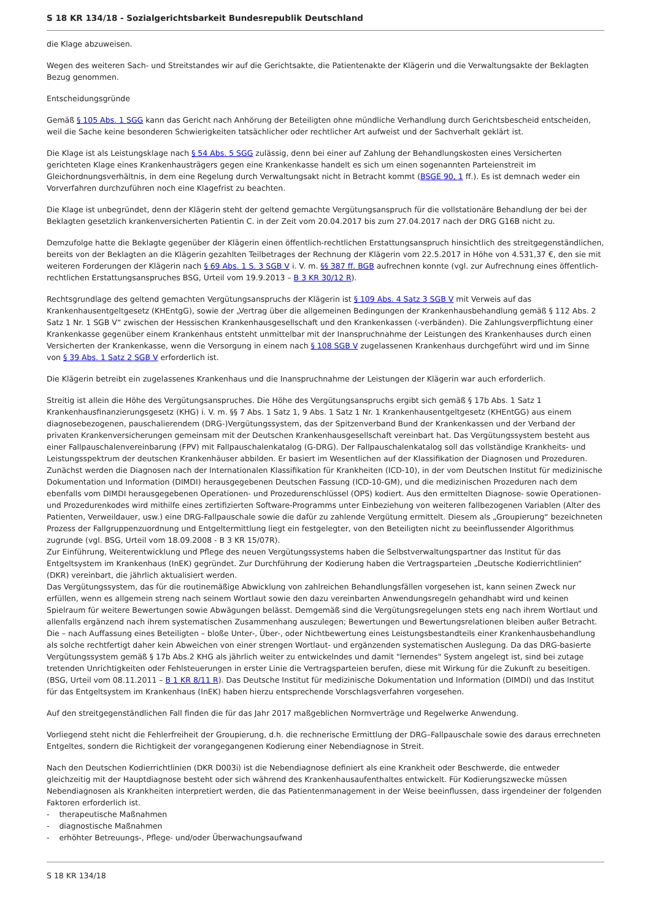S 18 KR 134/18 - Sozialgerichtsbarkeit Bundesrepublik Deutschland
die Klage abzuweisen.
Wegen des weiteren Sach- und Streitstandes wir auf die Gerichtsakte, die Patientenakte der Klägerin und die Verwaltungsakte der Beklagten Bezug genommen.
Entscheidungsgründe
Gemäß § 105 Abs. 1 SGG kann das Gericht nach Anhörung der Beteiligten ohne mündliche Verhandlung durch Gerichtsbescheid entscheiden, weil die Sache keine besonderen Schwierigkeiten tatsächlicher oder rechtlicher Art aufweist und der Sachverhalt geklärt ist.
Die Klage ist als Leistungsklage nach § 54 Abs. 5 SGG zulässig, denn bei einer auf Zahlung der Behandlungskosten eines Versicherten gerichteten Klage eines Krankenhausträgers gegen eine Krankenkasse handelt es sich um einen sogenannten Parteienstreit im Gleichordnungsverhältnis, in dem eine Regelung durch Verwaltungsakt nicht in Betracht kommt (BSGE 90, 1 ff.). Es ist demnach weder ein Vorverfahren durchzuführen noch eine Klagefrist zu beachten.
Die Klage ist unbegründet, denn der Klägerin steht der geltend gemachte Vergütungsanspruch für die vollstationäre Behandlung der bei der Beklagten gesetzlich krankenversicherten Patientin C. in der Zeit vom 20.04.2017 bis zum 27.04.2017 nach der DRG G16B nicht zu.
Demzufolge hatte die Beklagte gegenüber der Klägerin einen öffentlich-rechtlichen Erstattungsanspruch hinsichtlich des streitgegenständlichen, bereits von der Beklagten an die Klägerin gezahlten Teilbetrages der Rechnung der Klägerin vom 22.5.2017 in Höhe von 4.531,37 €, den sie mit weiteren Forderungen der Klägerin nach § 69 Abs. 1 S. 3 SGB V i. V. m. §§ 387 ff. BGB aufrechnen konnte (vgl. zur Aufrechnung eines öffentlich-rechtlichen Erstattungsanspruches BSG, Urteil vom 19.9.2013 – B 3 KR 30/12 R).
Rechtsgrundlage des geltend gemachten Vergütungsanspruchs der Klägerin ist § 109 Abs. 4 Satz 3 SGB V mit Verweis auf das Krankenhausentgeltgesetz (KHEntgG), sowie der „Vertrag über die allgemeinen Bedingungen der Krankenhausbehandlung gemäß § 112 Abs. 2 Satz 1 Nr. 1 SGB V“ zwischen der Hessischen Krankenhausgesellschaft und den Krankenkassen (-verbänden). Die Zahlungsverpflichtung einer Krankenkasse gegenüber einem Krankenhaus entsteht unmittelbar mit der Inanspruchnahme der Leistungen des Krankenhauses durch einen Versicherten der Krankenkasse, wenn die Versorgung in einem nach § 108 SGB V zugelassenen Krankenhaus durchgeführt wird und im Sinne von § 39 Abs. 1 Satz 2 SGB V erforderlich ist.
Die Klägerin betreibt ein zugelassenes Krankenhaus und die Inanspruchnahme der Leistungen der Klägerin war auch erforderlich.
Streitig ist allein die Höhe des Vergütungsanspruches. Die Höhe des Vergütungsanspruchs ergibt sich gemäß § 17b Abs. 1 Satz 1 Krankenhausfinanzierungsgesetz (KHG) i. V. m. §§ 7 Abs. 1 Satz 1, 9 Abs. 1 Satz 1 Nr. 1 Krankenhausentgeltgesetz (KHEntGG) aus einem diagnosebezogenen, pauschalierendem (DRG-)Vergütungssystem, das der Spitzenverband Bund der Krankenkassen und der Verband der privaten Krankenversicherungen gemeinsam mit der Deutschen Krankenhausgesellschaft vereinbart hat. Das Vergütungssystem besteht aus einer Fallpauschalenvereinbarung (FPV) mit Fallpauschalenkatalog (G-DRG). Der Fallpauschalenkatalog soll das vollständige Krankheits- und Leistungsspektrum der deutschen Krankenhäuser abbilden. Er basiert im Wesentlichen auf der Klassifikation der Diagnosen und Prozeduren. Zunächst werden die Diagnosen nach der Internationalen Klassifikation für Krankheiten (ICD-10), in der vom Deutschen Institut für medizinische Dokumentation und Information (DIMDI) herausgegebenen Deutschen Fassung (ICD-10-GM), und die medizinischen Prozeduren nach dem ebenfalls vom DIMDI herausgegebenen Operationen- und Prozedurenschlüssel (OPS) kodiert. Aus den ermittelten Diagnose- sowie Operationen- und Prozedurenkodes wird mithilfe eines zertifizierten Software-Programms unter Einbeziehung von weiteren fallbezogenen Variablen (Alter des Patienten, Verweildauer, usw.) eine DRG-Fallpauschale sowie die dafür zu zahlende Vergütung ermittelt. Diesem als „Groupierung“ bezeichneten Prozess der Fallgruppenzuordnung und Entgeltermittlung liegt ein festgelegter, von den Beteiligten nicht zu beeinflussender Algorithmus zugrunde (vgl. BSG, Urteil vom 18.09.2008 - B 3 KR 15/07R).
Zur Einführung, Weiterentwicklung und Pflege des neuen Vergütungssystems haben die Selbstverwaltungspartner das Institut für das Entgeltsystem im Krankenhaus (InEK) gegründet. Zur Durchführung der Kodierung haben die Vertragsparteien „Deutsche Kodierrichtlinien“ (DKR) vereinbart, die jährlich aktualisiert werden.
Das Vergütungssystem, das für die routinemäßige Abwicklung von zahlreichen Behandlungsfällen vorgesehen ist, kann seinen Zweck nur erfüllen, wenn es allgemein streng nach seinem Wortlaut sowie den dazu vereinbarten Anwendungsregeln gehandhabt wird und keinen Spielraum für weitere Bewertungen sowie Abwägungen belässt. Demgemäß sind die Vergütungsregelungen stets eng nach ihrem Wortlaut und allenfalls ergänzend nach ihrem systematischen Zusammenhang auszulegen; Bewertungen und Bewertungsrelationen bleiben außer Betracht. Die – nach Auffassung eines Beteiligten – bloße Unter-, Über-, oder Nichtbewertung eines Leistungsbestandteils einer Krankenhausbehandlung als solche rechtfertigt daher kein Abweichen von einer strengen Wortlaut- und ergänzenden systematischen Auslegung. Da das DRG-basierte Vergütungssystem gemäß § 17b Abs.2 KHG als jährlich weiter zu entwickelndes und damit "lernendes" System angelegt ist, sind bei zutage tretenden Unrichtigkeiten oder Fehlsteuerungen in erster Linie die Vertragsparteien berufen, diese mit Wirkung für die Zukunft zu beseitigen. (BSG, Urteil vom 08.11.2011 – B 1 KR 8/11 R). Das Deutsche Institut für medizinische Dokumentation und Information (DIMDI) und das Institut für das Entgeltsystem im Krankenhaus (InEK) haben hierzu entsprechende Vorschlagsverfahren vorgesehen.
Auf den streitgegenständlichen Fall finden die für das Jahr 2017 maßgeblichen Normverträge und Regelwerke Anwendung.
Vorliegend steht nicht die Fehlerfreiheit der Groupierung, d.h. die rechnerische Ermittlung der DRG–Fallpauschale sowie des daraus errechneten Entgeltes, sondern die Richtigkeit der vorangegangenen Kodierung einer Nebendiagnose in Streit.
Nach den Deutschen Kodierrichtlinien (DKR D003i) ist die Nebendiagnose definiert als eine Krankheit oder Beschwerde, die entweder gleichzeitig mit der Hauptdiagnose besteht oder sich während des Krankenhausaufenthaltes entwickelt. Für Kodierungszwecke müssen Nebendiagnosen als Krankheiten interpretiert werden, die das Patientenmanagement in der Weise beeinflussen, dass irgendeiner der folgenden Faktoren erforderlich ist.
- therapeutische Maßnahmen
- diagnostische Maßnahmen
- erhöhter Betreuungs-, Pflege- und/oder Überwachungsaufwand
S 18 KR 134/18